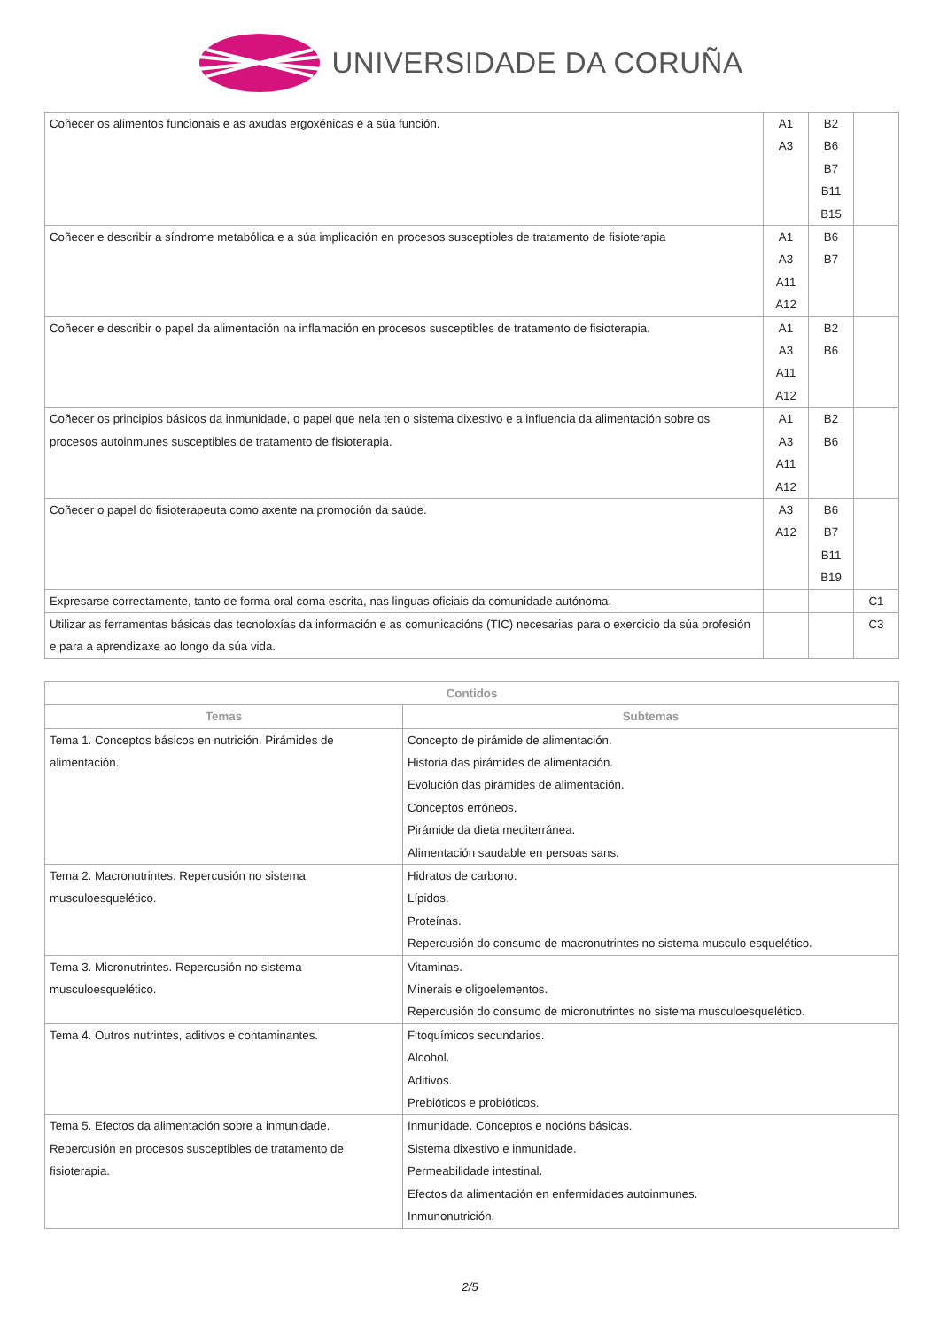UNIVERSIDADE DA CORUÑA
| Coñecer os alimentos funcionais e as axudas ergoxénicas e a súa función. | A1 A3 | B2 B6 B7 B11 B15 | |
| Coñecer e describir a síndrome metabólica e a súa implicación en procesos susceptibles de tratamento de fisioterapia | A1 A3 A11 A12 | B6 B7 | |
| Coñecer e describir o papel da alimentación na inflamación en procesos susceptibles de tratamento de fisioterapia. | A1 A3 A11 A12 | B2 B6 | |
| Coñecer os principios básicos da inmunidade, o papel que nela ten o sistema dixestivo e a influencia da alimentación sobre os procesos autoinmunes susceptibles de tratamento de fisioterapia. | A1 A3 A11 A12 | B2 B6 | |
| Coñecer o papel do fisioterapeuta como axente na promoción da saúde. | A3 A12 | B6 B7 B11 B19 | |
| Expresarse correctamente, tanto de forma oral coma escrita, nas linguas oficiais da comunidade autónoma. | | | C1 |
| Utilizar as ferramentas básicas das tecnoloxías da información e as comunicacións (TIC) necesarias para o exercicio da súa profesión e para a aprendizaxe ao longo da súa vida. | | | C3 |
| Contidos | |
| --- | --- |
| Temas | Subtemas |
| Tema 1. Conceptos básicos en nutrición. Pirámides de alimentación. | Concepto de pirámide de alimentación. Historia das pirámides de alimentación. Evolución das pirámides de alimentación. Conceptos erróneos. Pirámide da dieta mediterránea. Alimentación saudable en persoas sans. |
| Tema 2. Macronutrintes. Repercusión no sistema musculoesquelético. | Hidratos de carbono. Lípidos. Proteínas. Repercusión do consumo de macronutrintes no sistema musculo esquelético. |
| Tema 3. Micronutrintes. Repercusión no sistema musculoesquelético. | Vitaminas. Minerais e oligoelementos. Repercusión do consumo de micronutrintes no sistema musculoesquelético. |
| Tema 4. Outros nutrintes, aditivos e contaminantes. | Fitoquímicos secundarios. Alcohol. Aditivos. Prebióticos e probióticos. |
| Tema 5. Efectos da alimentación sobre a inmunidade. Repercusión en procesos susceptibles de tratamento de fisioterapia. | Inmunidade. Conceptos e nocións básicas. Sistema dixestivo e inmunidade. Permeabilidade intestinal. Efectos da alimentación en enfermidades autoinmunes. Inmunonutrición. |
2/5